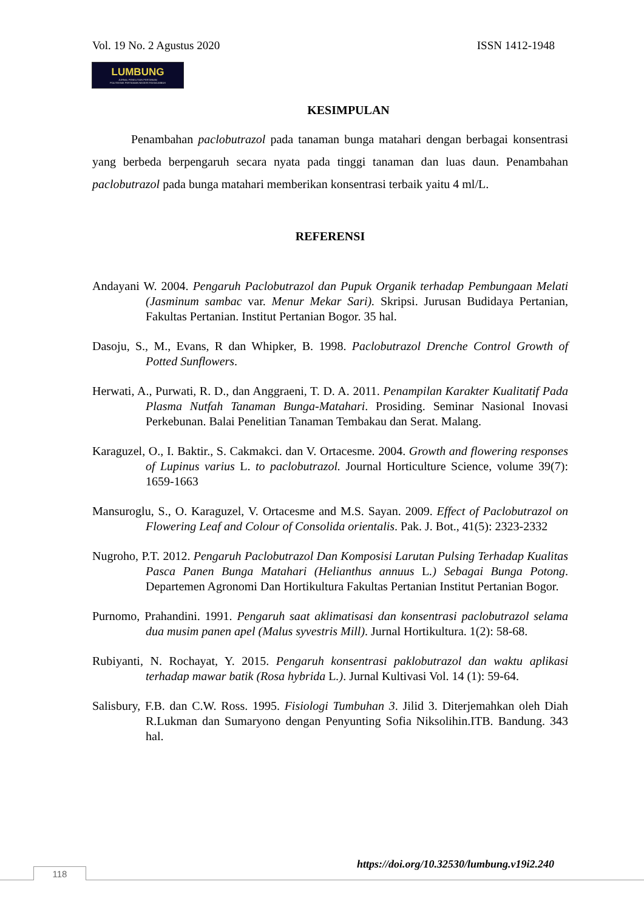Vol. 19 No. 2 Agustus 2020 ISSN 1412-1948
LUMBUNG
JURNAL PENELITIAN PERTANIAN
POLITEKNIK PERTANIAN NEGERI PAYAKUMBUH
KESIMPULAN
Penambahan paclobutrazol pada tanaman bunga matahari dengan berbagai konsentrasi yang berbeda berpengaruh secara nyata pada tinggi tanaman dan luas daun. Penambahan paclobutrazol pada bunga matahari memberikan konsentrasi terbaik yaitu 4 ml/L.
REFERENSI
Andayani W. 2004. Pengaruh Paclobutrazol dan Pupuk Organik terhadap Pembungaan Melati (Jasminum sambac var. Menur Mekar Sari). Skripsi. Jurusan Budidaya Pertanian, Fakultas Pertanian. Institut Pertanian Bogor. 35 hal.
Dasoju, S., M., Evans, R dan Whipker, B. 1998. Paclobutrazol Drenche Control Growth of Potted Sunflowers.
Herwati, A., Purwati, R. D., dan Anggraeni, T. D. A. 2011. Penampilan Karakter Kualitatif Pada Plasma Nutfah Tanaman Bunga-Matahari. Prosiding. Seminar Nasional Inovasi Perkebunan. Balai Penelitian Tanaman Tembakau dan Serat. Malang.
Karaguzel, O., I. Baktir., S. Cakmakci. dan V. Ortacesme. 2004. Growth and flowering responses of Lupinus varius L. to paclobutrazol. Journal Horticulture Science, volume 39(7): 1659-1663
Mansuroglu, S., O. Karaguzel, V. Ortacesme and M.S. Sayan. 2009. Effect of Paclobutrazol on Flowering Leaf and Colour of Consolida orientalis. Pak. J. Bot., 41(5): 2323-2332
Nugroho, P.T. 2012. Pengaruh Paclobutrazol Dan Komposisi Larutan Pulsing Terhadap Kualitas Pasca Panen Bunga Matahari (Helianthus annuus L.) Sebagai Bunga Potong. Departemen Agronomi Dan Hortikultura Fakultas Pertanian Institut Pertanian Bogor.
Purnomo, Prahandini. 1991. Pengaruh saat aklimatisasi dan konsentrasi paclobutrazol selama dua musim panen apel (Malus syvestris Mill). Jurnal Hortikultura. 1(2): 58-68.
Rubiyanti, N. Rochayat, Y. 2015. Pengaruh konsentrasi paklobutrazol dan waktu aplikasi terhadap mawar batik (Rosa hybrida L.). Jurnal Kultivasi Vol. 14 (1): 59-64.
Salisbury, F.B. dan C.W. Ross. 1995. Fisiologi Tumbuhan 3. Jilid 3. Diterjemahkan oleh Diah R.Lukman dan Sumaryono dengan Penyunting Sofia Niksolihin.ITB. Bandung. 343 hal.
https://doi.org/10.32530/lumbung.v19i2.240
118